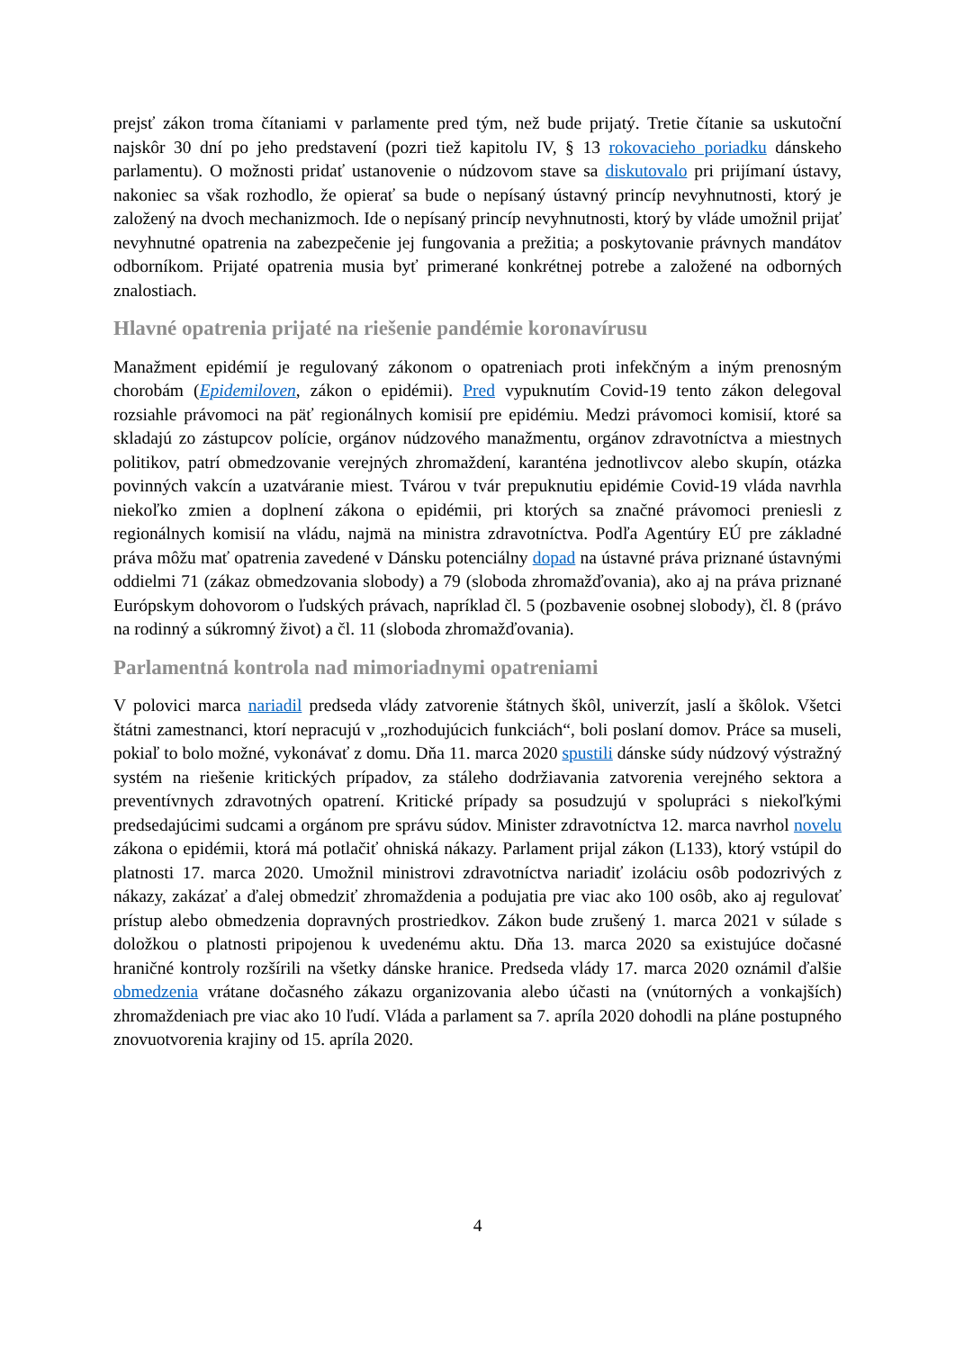prejsť zákon troma čítaniami v parlamente pred tým, než bude prijatý. Tretie čítanie sa uskutoční najskôr 30 dní po jeho predstavení (pozri tiež kapitolu IV, § 13 rokovacieho poriadku dánskeho parlamentu). O možnosti pridať ustanovenie o núdzovom stave sa diskutovalo pri prijímaní ústavy, nakoniec sa však rozhodlo, že opierať sa bude o nepísaný ústavný princíp nevyhnutnosti, ktorý je založený na dvoch mechanizmoch. Ide o nepísaný princíp nevyhnutnosti, ktorý by vláde umožnil prijať nevyhnutné opatrenia na zabezpečenie jej fungovania a prežitia; a poskytovanie právnych mandátov odborníkom. Prijaté opatrenia musia byť primerané konkrétnej potrebe a založené na odborných znalostiach.
Hlavné opatrenia prijaté na riešenie pandémie koronavírusu
Manažment epidémií je regulovaný zákonom o opatreniach proti infekčným a iným prenosným chorobám (Epidemiloven, zákon o epidémii). Pred vypuknutím Covid-19 tento zákon delegoval rozsiahle právomoci na päť regionálnych komisií pre epidémiu. Medzi právomoci komisií, ktoré sa skladajú zo zástupcov polície, orgánov núdzového manažmentu, orgánov zdravotníctva a miestnych politikov, patrí obmedzovanie verejných zhromaždení, karanténa jednotlivcov alebo skupín, otázka povinných vakcín a uzatváranie miest. Tvárou v tvár prepuknutiu epidémie Covid-19 vláda navrhla niekoľko zmien a doplnení zákona o epidémii, pri ktorých sa značné právomoci preniesli z regionálnych komisií na vládu, najmä na ministra zdravotníctva. Podľa Agentúry EÚ pre základné práva môžu mať opatrenia zavedené v Dánsku potenciálny dopad na ústavné práva priznané ústavnými oddielmi 71 (zákaz obmedzovania slobody) a 79 (sloboda zhromažďovania), ako aj na práva priznané Európskym dohovorom o ľudských právach, napríklad čl. 5 (pozbavenie osobnej slobody), čl. 8 (právo na rodinný a súkromný život) a čl. 11 (sloboda zhromažďovania).
Parlamentná kontrola nad mimoriadnymi opatreniami
V polovici marca nariadil predseda vlády zatvorenie štátnych škôl, univerzít, jaslí a škôlok. Všetci štátni zamestnanci, ktorí nepracujú v „rozhodujúcich funkciách“, boli poslaní domov. Práce sa museli, pokiaľ to bolo možné, vykonávať z domu. Dňa 11. marca 2020 spustili dánske súdy núdzový výstražný systém na riešenie kritických prípadov, za stáleho dodržiavania zatvorenia verejného sektora a preventívnych zdravotných opatrení. Kritické prípady sa posudzujú v spolupráci s niekoľkými predsedajúcimi sudcami a orgánom pre správu súdov. Minister zdravotníctva 12. marca navrhol novelu zákona o epidémii, ktorá má potlačiť ohniská nákazy. Parlament prijal zákon (L133), ktorý vstúpil do platnosti 17. marca 2020. Umožnil ministrovi zdravotníctva nariadiť izoláciu osôb podozrivých z nákazy, zakázať a ďalej obmedziť zhromaždenia a podujatia pre viac ako 100 osôb, ako aj regulovať prístup alebo obmedzenia dopravných prostriedkov. Zákon bude zrušený 1. marca 2021 v súlade s doložkou o platnosti pripojenou k uvedenému aktu. Dňa 13. marca 2020 sa existujúce dočasné hraničné kontroly rozšírili na všetky dánske hranice. Predseda vlády 17. marca 2020 oznámil ďalšie obmedzenia vrátane dočasného zákazu organizovania alebo účasti na (vnútorných a vonkajších) zhromaždeniach pre viac ako 10 ľudí. Vláda a parlament sa 7. apríla 2020 dohodli na pláne postupného znovuotvorenia krajiny od 15. apríla 2020.
4